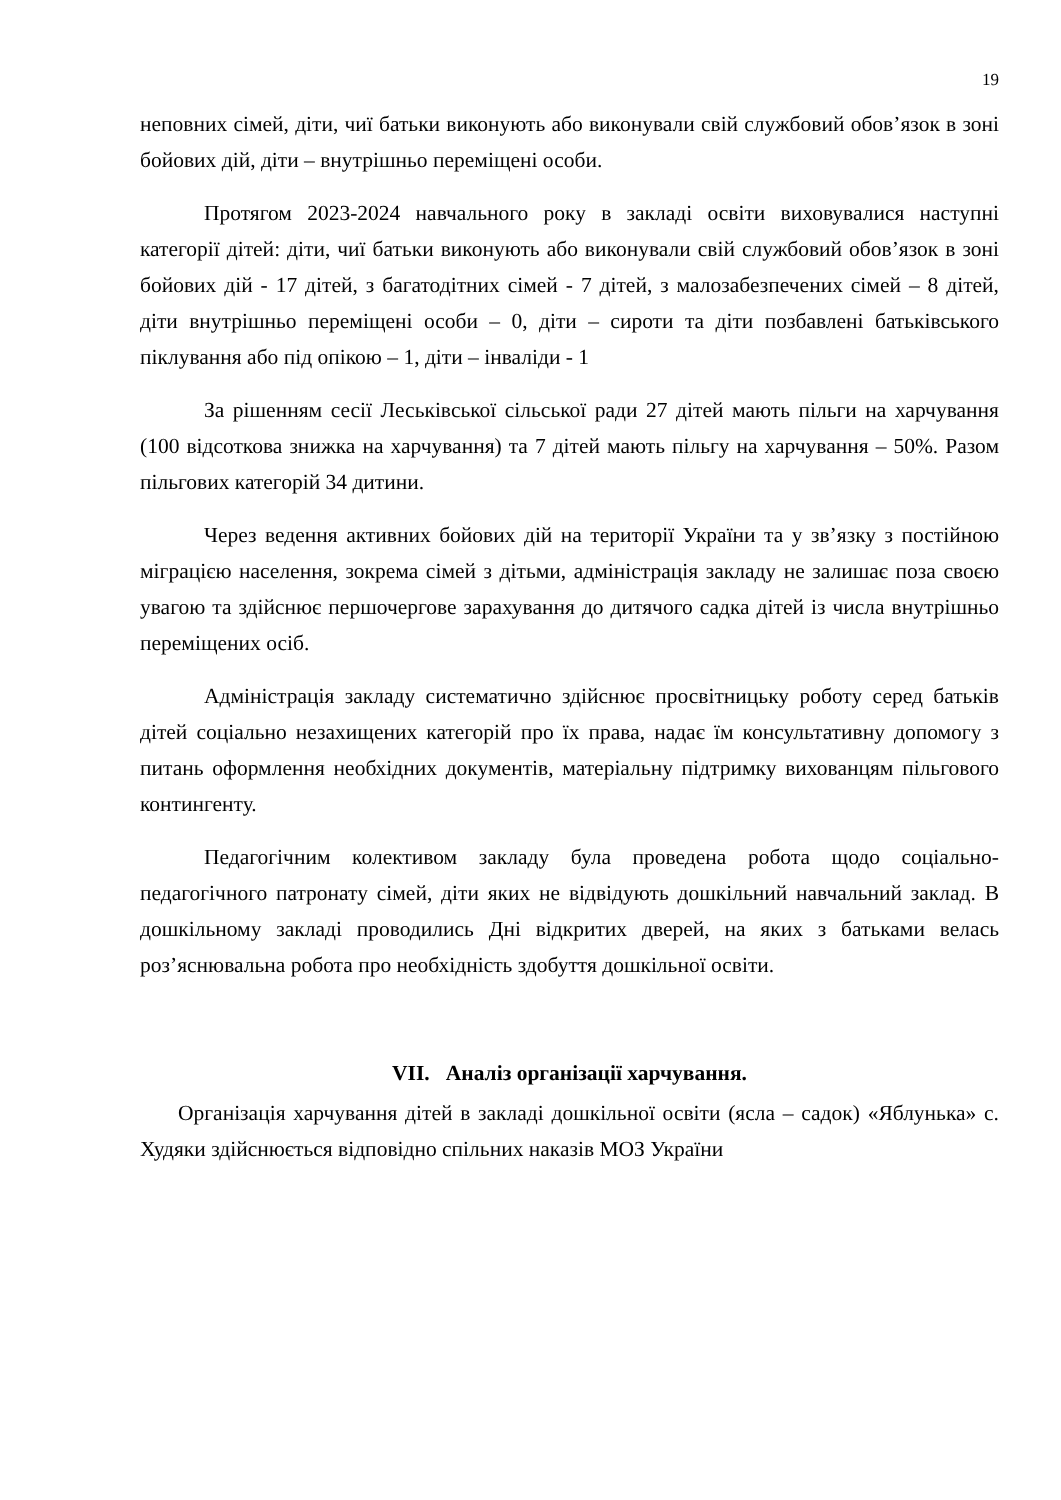19
неповних сімей, діти, чиї батьки виконують або виконували свій службовий обов’язок в зоні бойових дій, діти – внутрішньо переміщені особи.
Протягом 2023-2024 навчального року в закладі освіти виховувалися наступні категорії дітей: діти, чиї батьки виконують або виконували свій службовий обов’язок в зоні бойових дій - 17 дітей, з багатодітних сімей - 7 дітей, з малозабезпечених сімей – 8 дітей, діти внутрішньо переміщені особи – 0, діти – сироти та діти позбавлені батьківського піклування або під опікою – 1, діти – інваліди - 1
За рішенням сесії Леськівської сільської ради 27 дітей мають пільги на харчування (100 відсоткова знижка на харчування) та 7 дітей мають пільгу на харчування – 50%. Разом пільгових категорій 34 дитини.
Через ведення активних бойових дій на території України та у зв’язку з постійною міграцією населення, зокрема сімей з дітьми, адміністрація закладу не залишає поза своєю увагою та здійснює першочергове зарахування до дитячого садка дітей із числа внутрішньо переміщених осіб.
Адміністрація закладу систематично здійснює просвітницьку роботу серед батьків дітей соціально незахищених категорій про їх права, надає їм консультативну допомогу з питань оформлення необхідних документів, матеріальну підтримку вихованцям пільгового контингенту.
Педагогічним колективом закладу була проведена робота щодо соціально-педагогічного патронату сімей, діти яких не відвідують дошкільний навчальний заклад. В дошкільному закладі проводились Дні відкритих дверей, на яких з батьками велась роз’яснювальна робота про необхідність здобуття дошкільної освіти.
VII. Аналіз організації харчування.
Організація харчування дітей в закладі дошкільної освіти (ясла – садок) «Яблунька» с. Худяки здійснюється відповідно спільних наказів МОЗ України